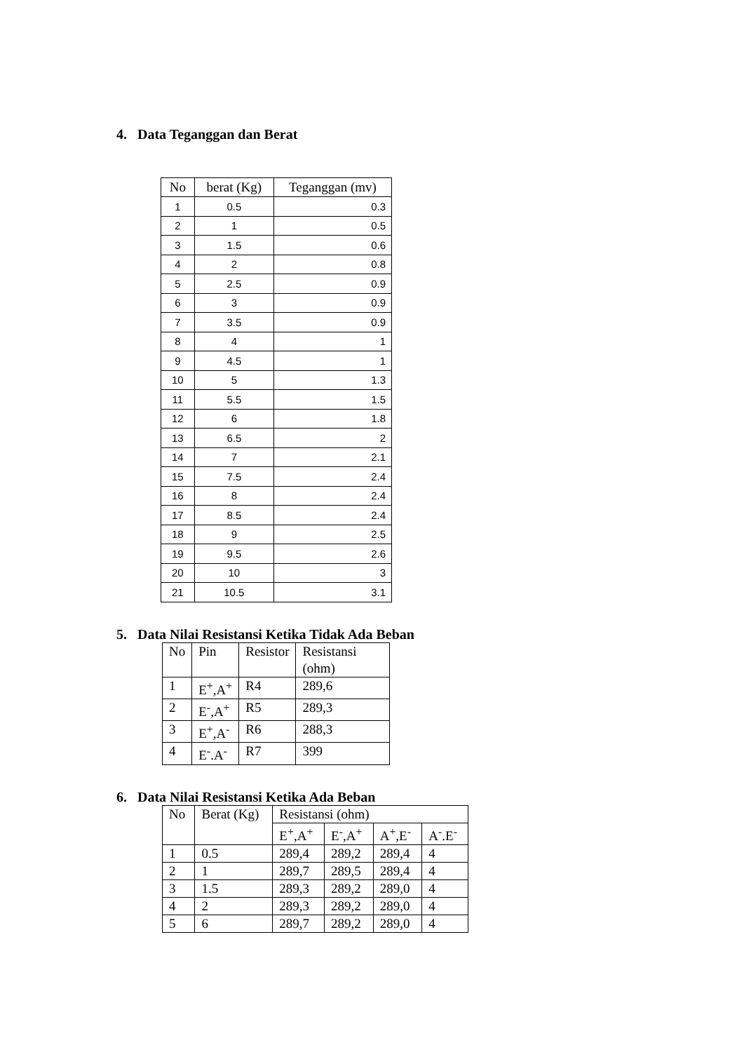4. Data Teganggan dan Berat
| No | berat (Kg) | Teganggan (mv) |
| --- | --- | --- |
| 1 | 0.5 | 0.3 |
| 2 | 1 | 0.5 |
| 3 | 1.5 | 0.6 |
| 4 | 2 | 0.8 |
| 5 | 2.5 | 0.9 |
| 6 | 3 | 0.9 |
| 7 | 3.5 | 0.9 |
| 8 | 4 | 1 |
| 9 | 4.5 | 1 |
| 10 | 5 | 1.3 |
| 11 | 5.5 | 1.5 |
| 12 | 6 | 1.8 |
| 13 | 6.5 | 2 |
| 14 | 7 | 2.1 |
| 15 | 7.5 | 2.4 |
| 16 | 8 | 2.4 |
| 17 | 8.5 | 2.4 |
| 18 | 9 | 2.5 |
| 19 | 9.5 | 2.6 |
| 20 | 10 | 3 |
| 21 | 10.5 | 3.1 |
5. Data Nilai Resistansi Ketika Tidak Ada Beban
| No | Pin | Resistor | Resistansi (ohm) |
| --- | --- | --- | --- |
| 1 | E<sup>+</sup>,A<sup>+</sup> | R4 | 289,6 |
| 2 | E<sup>-</sup>,A<sup>+</sup> | R5 | 289,3 |
| 3 | E<sup>+</sup>,A<sup>-</sup> | R6 | 288,3 |
| 4 | E<sup>-</sup>.A<sup>-</sup> | R7 | 399 |
6. Data Nilai Resistansi Ketika Ada Beban
| No | Berat (Kg) | Resistansi (ohm) | | | |
| --- | --- | --- | --- | --- | --- |
| | | E<sup>+</sup>,A<sup>+</sup> | E<sup>-</sup>,A<sup>+</sup> | A<sup>+</sup>,E<sup>-</sup> | A<sup>-</sup>.E<sup>-</sup> |
| 1 | 0.5 | 289,4 | 289,2 | 289,4 | 4 |
| 2 | 1 | 289,7 | 289,5 | 289,4 | 4 |
| 3 | 1.5 | 289,3 | 289,2 | 289,0 | 4 |
| 4 | 2 | 289,3 | 289,2 | 289,0 | 4 |
| 5 | 6 | 289,7 | 289,2 | 289,0 | 4 |